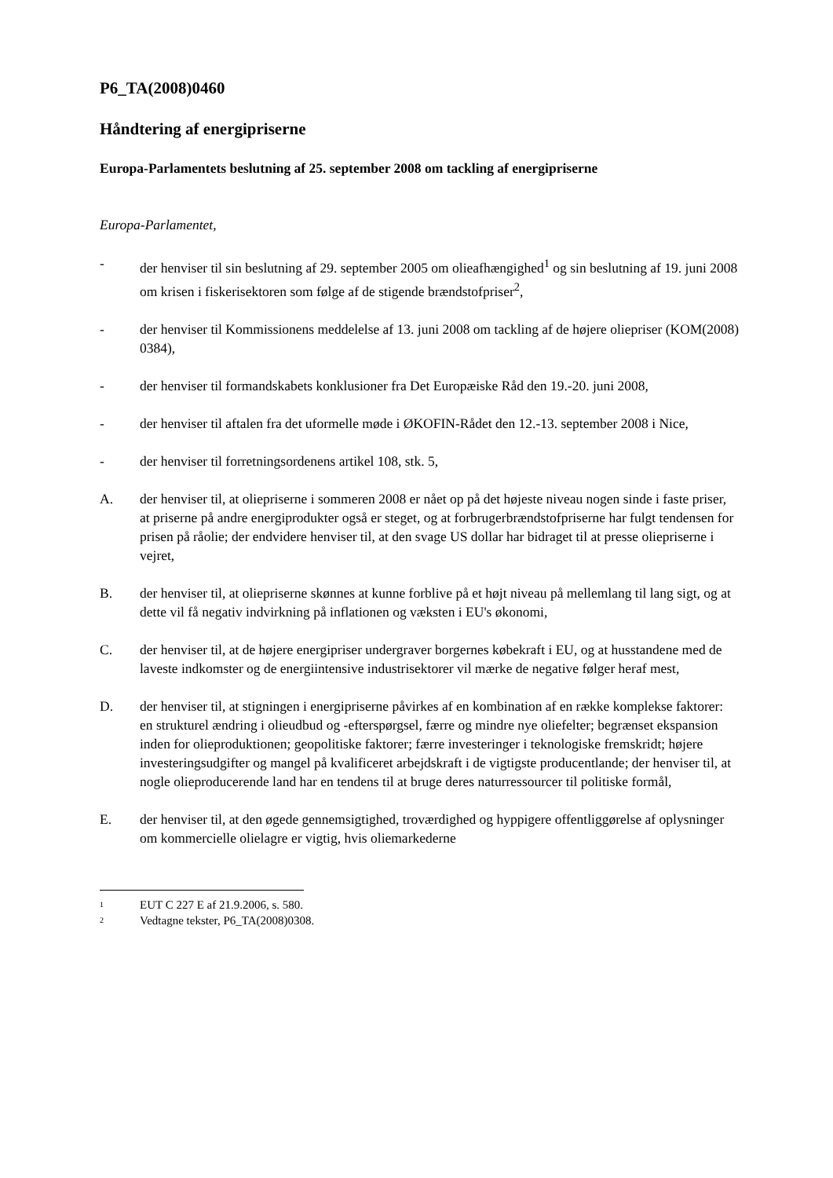P6_TA(2008)0460
Håndtering af energipriserne
Europa-Parlamentets beslutning af 25. september 2008 om tackling af energipriserne
Europa-Parlamentet,
- der henviser til sin beslutning af 29. september 2005 om olieafhængighed<sup>1</sup> og sin beslutning af 19. juni 2008 om krisen i fiskerisektoren som følge af de stigende brændstofpriser<sup>2</sup>,
- der henviser til Kommissionens meddelelse af 13. juni 2008 om tackling af de højere oliepriser (KOM(2008) 0384),
- der henviser til formandskabets konklusioner fra Det Europæiske Råd den 19.-20. juni 2008,
- der henviser til aftalen fra det uformelle møde i ØKOFIN-Rådet den 12.-13. september 2008 i Nice,
- der henviser til forretningsordenens artikel 108, stk. 5,
A. der henviser til, at oliepriserne i sommeren 2008 er nået op på det højeste niveau nogen sinde i faste priser, at priserne på andre energiprodukter også er steget, og at forbrugerbrændstofpriserne har fulgt tendensen for prisen på råolie; der endvidere henviser til, at den svage US dollar har bidraget til at presse oliepriserne i vejret,
B. der henviser til, at oliepriserne skønnes at kunne forblive på et højt niveau på mellemlang til lang sigt, og at dette vil få negativ indvirkning på inflationen og væksten i EU's økonomi,
C. der henviser til, at de højere energipriser undergraver borgernes købekraft i EU, og at husstandene med de laveste indkomster og de energiintensive industrisektorer vil mærke de negative følger heraf mest,
D. der henviser til, at stigningen i energipriserne påvirkes af en kombination af en række komplekse faktorer: en strukturel ændring i olieudbud og -efterspørgsel, færre og mindre nye oliefelter; begrænset ekspansion inden for olieproduktionen; geopolitiske faktorer; færre investeringer i teknologiske fremskridt; højere investeringsudgifter og mangel på kvalificeret arbejdskraft i de vigtigste producentlande; der henviser til, at nogle olieproducerende land har en tendens til at bruge deres naturressourcer til politiske formål,
E. der henviser til, at den øgede gennemsigtighed, troværdighed og hyppigere offentliggørelse af oplysninger om kommercielle olielagre er vigtig, hvis oliemarkederne
1 EUT C 227 E af 21.9.2006, s. 580.
2 Vedtagne tekster, P6_TA(2008)0308.